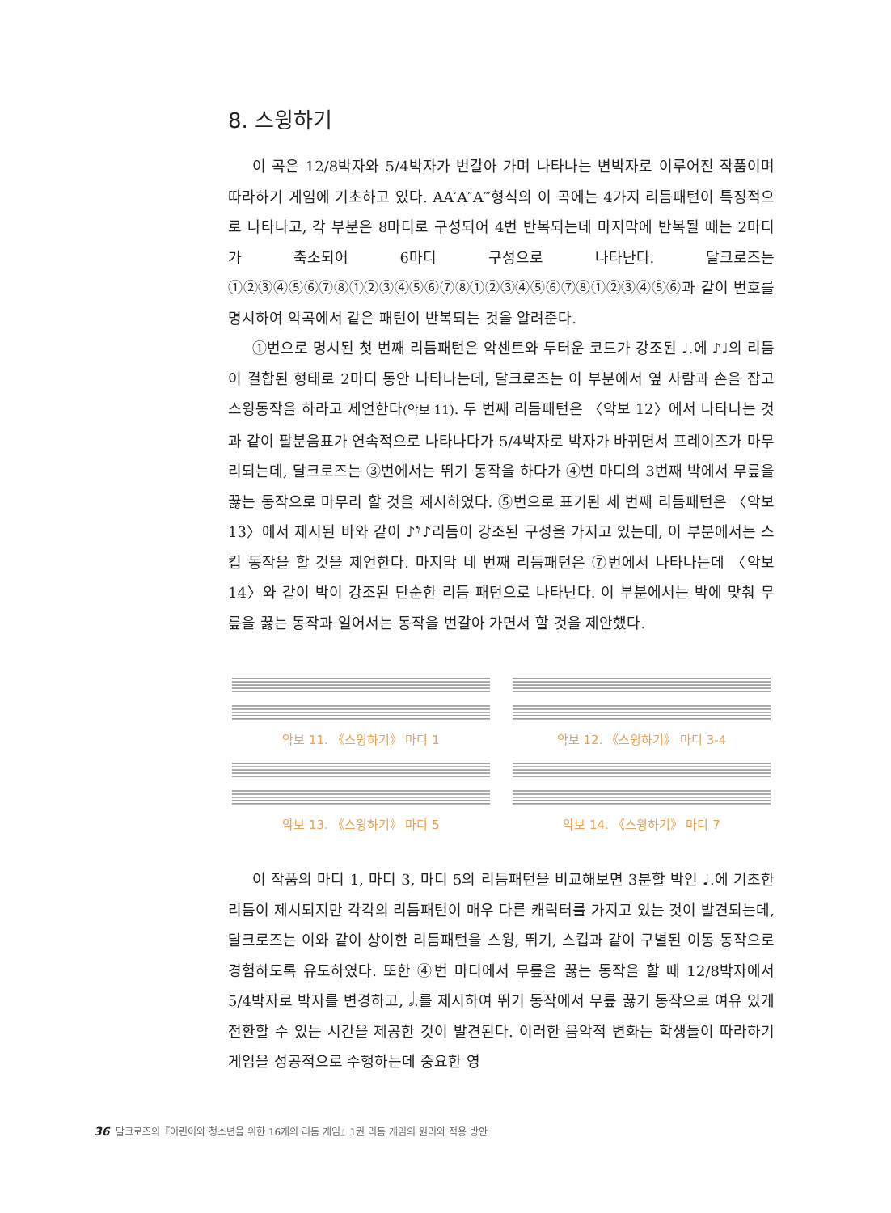8. 스윙하기
이 곡은 12/8박자와 5/4박자가 번갈아 가며 나타나는 변박자로 이루어진 작품이며 따라하기 게임에 기초하고 있다. AA′A″A‴형식의 이 곡에는 4가지 리듬패턴이 특징적으로 나타나고, 각 부분은 8마디로 구성되어 4번 반복되는데 마지막에 반복될 때는 2마디가 축소되어 6마디 구성으로 나타난다. 달크로즈는 ①②③④⑤⑥⑦⑧①②③④⑤⑥⑦⑧①②③④⑤⑥⑦⑧①②③④⑤⑥과 같이 번호를 명시하여 악곡에서 같은 패턴이 반복되는 것을 알려준다.
①번으로 명시된 첫 번째 리듬패턴은 악센트와 두터운 코드가 강조된 ♩.에 ♪♩의 리듬이 결합된 형태로 2마디 동안 나타나는데, 달크로즈는 이 부분에서 옆 사람과 손을 잡고 스윙동작을 하라고 제언한다(악보 11). 두 번째 리듬패턴은 〈악보 12〉에서 나타나는 것과 같이 팔분음표가 연속적으로 나타나다가 5/4박자로 박자가 바뀌면서 프레이즈가 마무리되는데, 달크로즈는 ③번에서는 뛰기 동작을 하다가 ④번 마디의 3번째 박에서 무릎을 꿇는 동작으로 마무리 할 것을 제시하였다. ⑤번으로 표기된 세 번째 리듬패턴은 〈악보 13〉에서 제시된 바와 같이 ♪𝄾♪리듬이 강조된 구성을 가지고 있는데, 이 부분에서는 스킵 동작을 할 것을 제언한다. 마지막 네 번째 리듬패턴은 ⑦번에서 나타나는데 〈악보 14〉와 같이 박이 강조된 단순한 리듬 패턴으로 나타난다. 이 부분에서는 박에 맞춰 무릎을 꿇는 동작과 일어서는 동작을 번갈아 가면서 할 것을 제안했다.
악보 11. 《스윙하기》 마디 1
악보 12. 《스윙하기》 마디 3-4
악보 13. 《스윙하기》 마디 5
악보 14. 《스윙하기》 마디 7
이 작품의 마디 1, 마디 3, 마디 5의 리듬패턴을 비교해보면 3분할 박인 ♩.에 기초한 리듬이 제시되지만 각각의 리듬패턴이 매우 다른 캐릭터를 가지고 있는 것이 발견되는데, 달크로즈는 이와 같이 상이한 리듬패턴을 스윙, 뛰기, 스킵과 같이 구별된 이동 동작으로 경험하도록 유도하였다. 또한 ④번 마디에서 무릎을 꿇는 동작을 할 때 12/8박자에서 5/4박자로 박자를 변경하고, 𝅗𝅥.를 제시하여 뛰기 동작에서 무릎 꿇기 동작으로 여유 있게 전환할 수 있는 시간을 제공한 것이 발견된다. 이러한 음악적 변화는 학생들이 따라하기 게임을 성공적으로 수행하는데 중요한 영
36 달크로즈의『어린이와 청소년을 위한 16개의 리듬 게임』1권 리듬 게임의 원리와 적용 방안